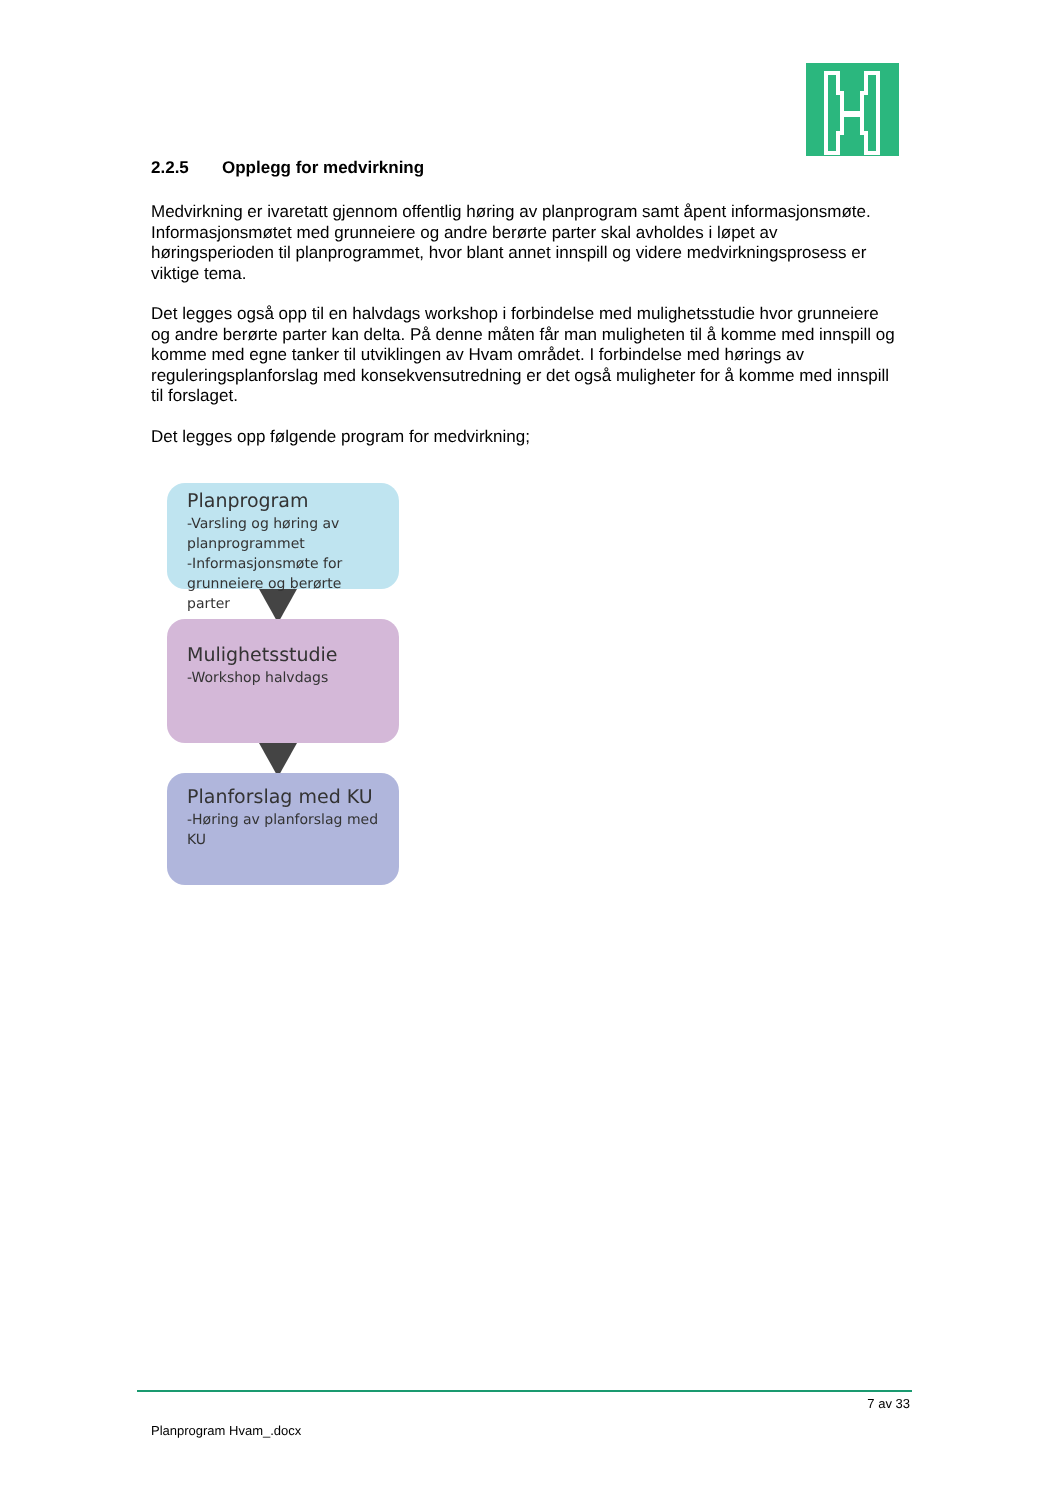2.2.5 Opplegg for medvirkning
Medvirkning er ivaretatt gjennom offentlig høring av planprogram samt åpent informasjonsmøte. Informasjonsmøtet med grunneiere og andre berørte parter skal avholdes i løpet av høringsperioden til planprogrammet, hvor blant annet innspill og videre medvirkningsprosess er viktige tema.
Det legges også opp til en halvdags workshop i forbindelse med mulighetsstudie hvor grunneiere og andre berørte parter kan delta. På denne måten får man muligheten til å komme med innspill og komme med egne tanker til utviklingen av Hvam området. I forbindelse med hørings av reguleringsplanforslag med konsekvensutredning er det også muligheter for å komme med innspill til forslaget.
Det legges opp følgende program for medvirkning;
Planprogram
-Varsling og høring av planprogrammet
-Informasjonsmøte for grunneiere og berørte parter
Mulighetsstudie
-Workshop halvdags
Planforslag med KU
-Høring av planforslag med KU
7 av 33
Planprogram Hvam_.docx